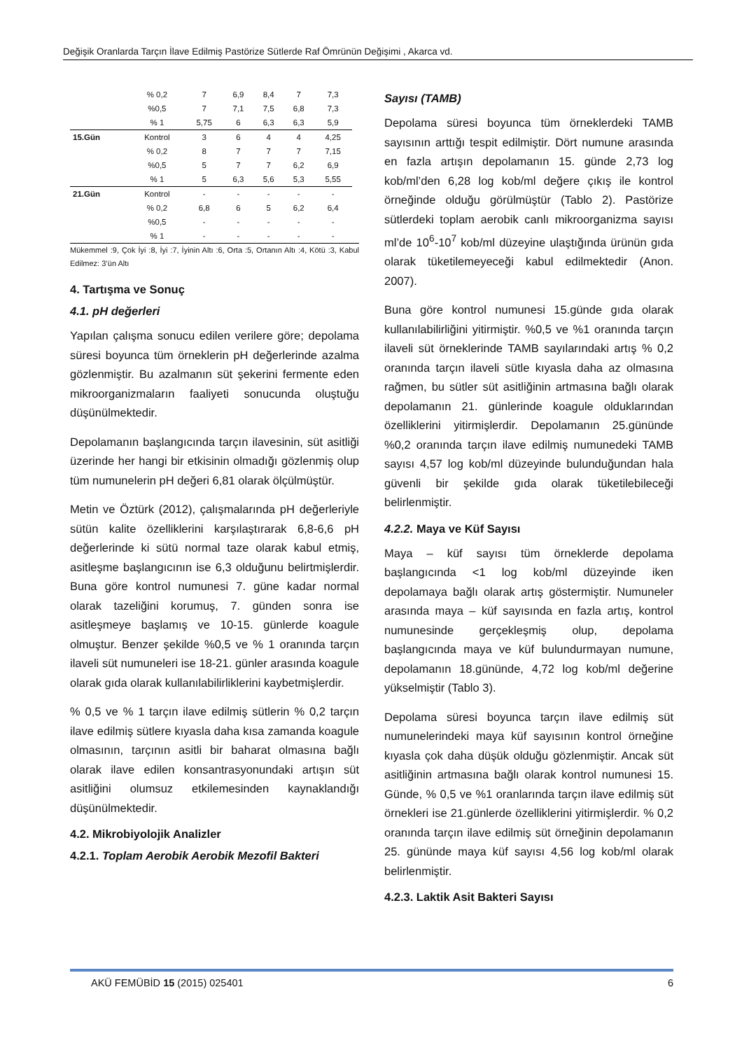Değişik Oranlarda Tarçın İlave Edilmiş Pastörize Sütlerde Raf Ömrünün Değişimi , Akarca vd.
| | % 0,2 | 7 | 6,9 | 8,4 | 7 | 7,3 |
| | %0,5 | 7 | 7,1 | 7,5 | 6,8 | 7,3 |
| | % 1 | 5,75 | 6 | 6,3 | 6,3 | 5,9 |
| 15.Gün | Kontrol | 3 | 6 | 4 | 4 | 4,25 |
| | % 0,2 | 8 | 7 | 7 | 7 | 7,15 |
| | %0,5 | 5 | 7 | 7 | 6,2 | 6,9 |
| | % 1 | 5 | 6,3 | 5,6 | 5,3 | 5,55 |
| 21.Gün | Kontrol | - | - | - | - | - |
| | % 0,2 | 6,8 | 6 | 5 | 6,2 | 6,4 |
| | %0,5 | - | - | - | - | - |
| | % 1 | - | - | - | - | - |
Mükemmel :9, Çok İyi :8, İyi :7, İyinin Altı :6, Orta :5, Ortanın Altı :4, Kötü :3, Kabul Edilmez: 3’ün Altı
4. Tartışma ve Sonuç
4.1. pH değerleri
Yapılan çalışma sonucu edilen verilere göre; depolama süresi boyunca tüm örneklerin pH değerlerinde azalma gözlenmiştir. Bu azalmanın süt şekerini fermente eden mikroorganizmaların faaliyeti sonucunda oluştuğu düşünülmektedir.
Depolamanın başlangıcında tarçın ilavesinin, süt asitliği üzerinde her hangi bir etkisinin olmadığı gözlenmiş olup tüm numunelerin pH değeri 6,81 olarak ölçülmüştür.
Metin ve Öztürk (2012), çalışmalarında pH değerleriyle sütün kalite özelliklerini karşılaştırarak 6,8-6,6 pH değerlerinde ki sütü normal taze olarak kabul etmiş, asitleşme başlangıcının ise 6,3 olduğunu belirtmişlerdir. Buna göre kontrol numunesi 7. güne kadar normal olarak tazeliğini korumuş, 7. günden sonra ise asitleşmeye başlamış ve 10-15. günlerde koagule olmuştur. Benzer şekilde %0,5 ve % 1 oranında tarçın ilaveli süt numuneleri ise 18-21. günler arasında koagule olarak gıda olarak kullanılabilirliklerini kaybetmişlerdir.
% 0,5 ve % 1 tarçın ilave edilmiş sütlerin % 0,2 tarçın ilave edilmiş sütlere kıyasla daha kısa zamanda koagule olmasının, tarçının asitli bir baharat olmasına bağlı olarak ilave edilen konsantrasyonundaki artışın süt asitliğini olumsuz etkilemesinden kaynaklandığı düşünülmektedir.
4.2. Mikrobiyolojik Analizler
4.2.1. Toplam Aerobik Aerobik Mezofil Bakteri
Sayısı (TAMB)
Depolama süresi boyunca tüm örneklerdeki TAMB sayısının arttığı tespit edilmiştir. Dört numune arasında en fazla artışın depolamanın 15. günde 2,73 log kob/ml’den 6,28 log kob/ml değere çıkış ile kontrol örneğinde olduğu görülmüştür (Tablo 2). Pastörize sütlerdeki toplam aerobik canlı mikroorganizma sayısı ml’de 10<sup>6</sup>-10<sup>7</sup> kob/ml düzeyine ulaştığında ürünün gıda olarak tüketilemeyeceği kabul edilmektedir (Anon. 2007).
Buna göre kontrol numunesi 15.günde gıda olarak kullanılabilirliğini yitirmiştir. %0,5 ve %1 oranında tarçın ilaveli süt örneklerinde TAMB sayılarındaki artış % 0,2 oranında tarçın ilaveli sütle kıyasla daha az olmasına rağmen, bu sütler süt asitliğinin artmasına bağlı olarak depolamanın 21. günlerinde koagule olduklarından özelliklerini yitirmişlerdir. Depolamanın 25.gününde %0,2 oranında tarçın ilave edilmiş numunedeki TAMB sayısı 4,57 log kob/ml düzeyinde bulunduğundan hala güvenli bir şekilde gıda olarak tüketilebileceği belirlenmiştir.
4.2.2. Maya ve Küf Sayısı
Maya – küf sayısı tüm örneklerde depolama başlangıcında <1 log kob/ml düzeyinde iken depolamaya bağlı olarak artış göstermiştir. Numuneler arasında maya – küf sayısında en fazla artış, kontrol numunesinde gerçekleşmiş olup, depolama başlangıcında maya ve küf bulundurmayan numune, depolamanın 18.gününde, 4,72 log kob/ml değerine yükselmiştir (Tablo 3).
Depolama süresi boyunca tarçın ilave edilmiş süt numunelerindeki maya küf sayısının kontrol örneğine kıyasla çok daha düşük olduğu gözlenmiştir. Ancak süt asitliğinin artmasına bağlı olarak kontrol numunesi 15. Günde, % 0,5 ve %1 oranlarında tarçın ilave edilmiş süt örnekleri ise 21.günlerde özelliklerini yitirmişlerdir. % 0,2 oranında tarçın ilave edilmiş süt örneğinin depolamanın 25. gününde maya küf sayısı 4,56 log kob/ml olarak belirlenmiştir.
4.2.3. Laktik Asit Bakteri Sayısı
AKÜ FEMÜBİD 15 (2015) 025401 6